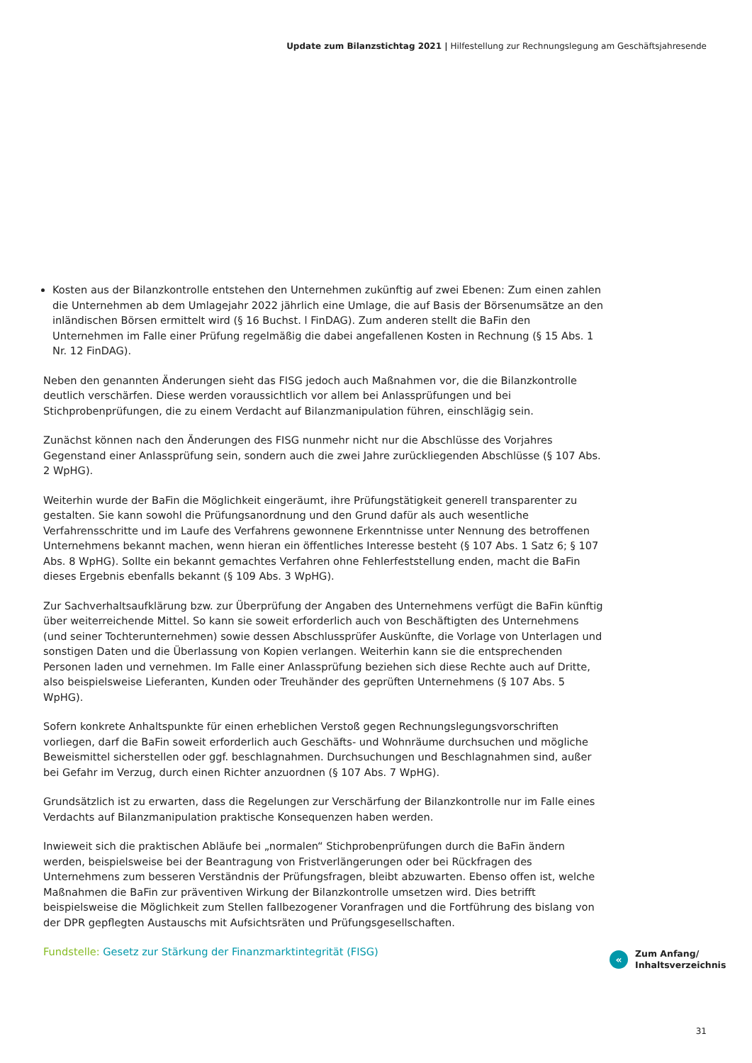Update zum Bilanzstichtag 2021 | Hilfestellung zur Rechnungslegung am Geschäftsjahresende
Kosten aus der Bilanzkontrolle entstehen den Unternehmen zukünftig auf zwei Ebenen: Zum einen zahlen die Unternehmen ab dem Umlagejahr 2022 jährlich eine Umlage, die auf Basis der Börsenumsätze an den inländischen Börsen ermittelt wird (§ 16 Buchst. l FinDAG). Zum anderen stellt die BaFin den Unternehmen im Falle einer Prüfung regelmäßig die dabei angefallenen Kosten in Rechnung (§ 15 Abs. 1 Nr. 12 FinDAG).
Neben den genannten Änderungen sieht das FISG jedoch auch Maßnahmen vor, die die Bilanzkontrolle deutlich verschärfen. Diese werden voraussichtlich vor allem bei Anlassprüfungen und bei Stichprobenprüfungen, die zu einem Verdacht auf Bilanzmanipulation führen, einschlägig sein.
Zunächst können nach den Änderungen des FISG nunmehr nicht nur die Abschlüsse des Vorjahres Gegenstand einer Anlassprüfung sein, sondern auch die zwei Jahre zurückliegenden Abschlüsse (§ 107 Abs. 2 WpHG).
Weiterhin wurde der BaFin die Möglichkeit eingeräumt, ihre Prüfungstätigkeit generell transparenter zu gestalten. Sie kann sowohl die Prüfungsanordnung und den Grund dafür als auch wesentliche Verfahrensschritte und im Laufe des Verfahrens gewonnene Erkenntnisse unter Nennung des betroffenen Unternehmens bekannt machen, wenn hieran ein öffentliches Interesse besteht (§ 107 Abs. 1 Satz 6; § 107 Abs. 8 WpHG). Sollte ein bekannt gemachtes Verfahren ohne Fehlerfeststellung enden, macht die BaFin dieses Ergebnis ebenfalls bekannt (§ 109 Abs. 3 WpHG).
Zur Sachverhaltsaufklärung bzw. zur Überprüfung der Angaben des Unternehmens verfügt die BaFin künftig über weiterreichende Mittel. So kann sie soweit erforderlich auch von Beschäftigten des Unternehmens (und seiner Tochterunternehmen) sowie dessen Abschlussprüfer Auskünfte, die Vorlage von Unterlagen und sonstigen Daten und die Überlassung von Kopien verlangen. Weiterhin kann sie die entsprechenden Personen laden und vernehmen. Im Falle einer Anlassprüfung beziehen sich diese Rechte auch auf Dritte, also beispielsweise Lieferanten, Kunden oder Treuhänder des geprüften Unternehmens (§ 107 Abs. 5 WpHG).
Sofern konkrete Anhaltspunkte für einen erheblichen Verstoß gegen Rechnungslegungsvorschriften vorliegen, darf die BaFin soweit erforderlich auch Geschäfts- und Wohnräume durchsuchen und mögliche Beweismittel sicherstellen oder ggf. beschlagnahmen. Durchsuchungen und Beschlagnahmen sind, außer bei Gefahr im Verzug, durch einen Richter anzuordnen (§ 107 Abs. 7 WpHG).
Grundsätzlich ist zu erwarten, dass die Regelungen zur Verschärfung der Bilanzkontrolle nur im Falle eines Verdachts auf Bilanzmanipulation praktische Konsequenzen haben werden.
Inwieweit sich die praktischen Abläufe bei „normalen“ Stichprobenprüfungen durch die BaFin ändern werden, beispielsweise bei der Beantragung von Fristverlängerungen oder bei Rückfragen des Unternehmens zum besseren Verständnis der Prüfungsfragen, bleibt abzuwarten. Ebenso offen ist, welche Maßnahmen die BaFin zur präventiven Wirkung der Bilanzkontrolle umsetzen wird. Dies betrifft beispielsweise die Möglichkeit zum Stellen fallbezogener Voranfragen und die Fortführung des bislang von der DPR gepflegten Austauschs mit Aufsichtsräten und Prüfungsgesellschaften.
Fundstelle: Gesetz zur Stärkung der Finanzmarktintegrität (FISG)
«
Zum Anfang/
Inhaltsverzeichnis
31